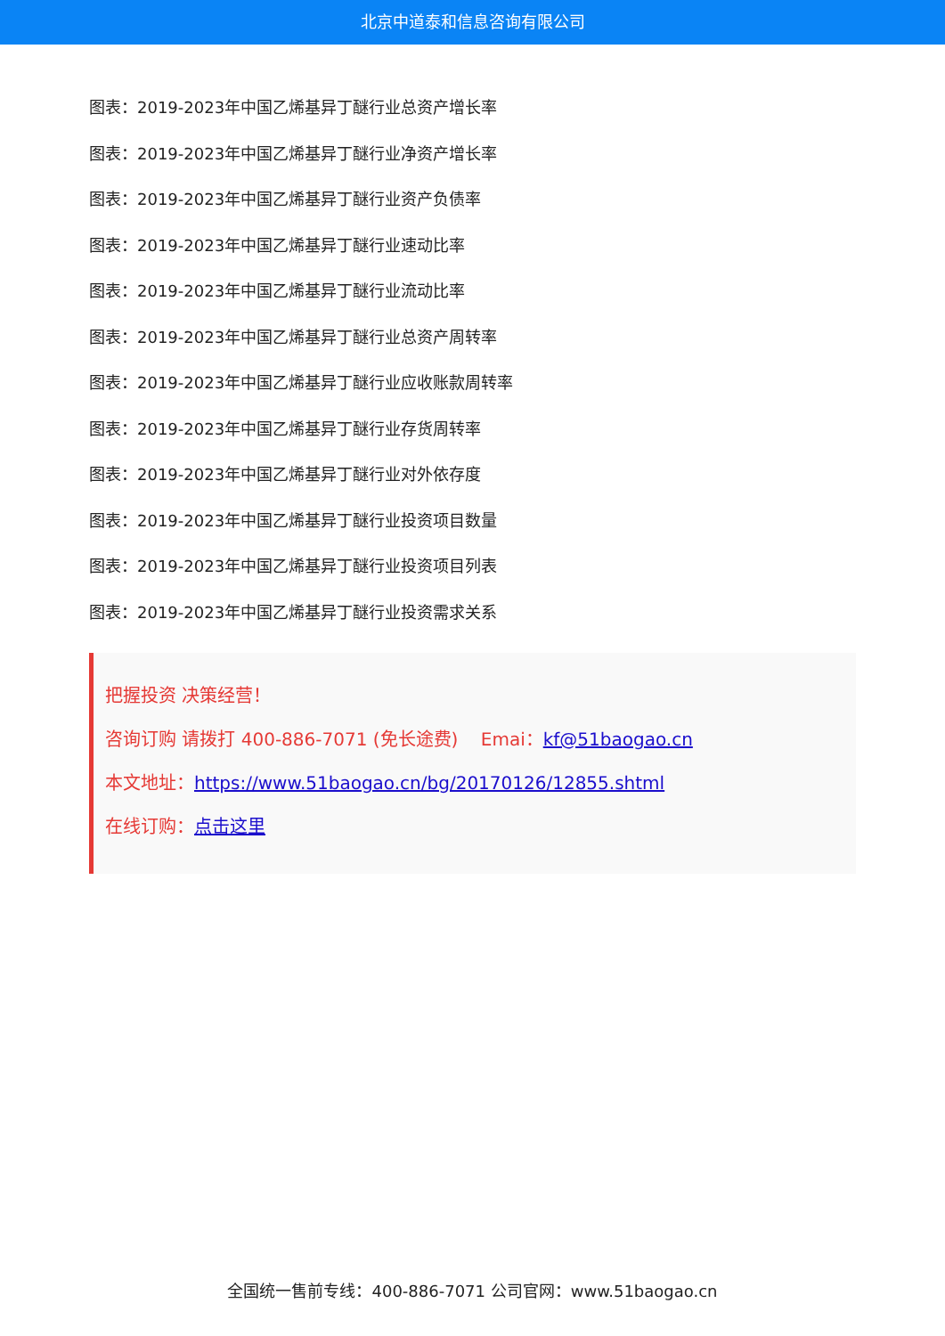北京中道泰和信息咨询有限公司
图表：2019-2023年中国乙烯基异丁醚行业总资产增长率
图表：2019-2023年中国乙烯基异丁醚行业净资产增长率
图表：2019-2023年中国乙烯基异丁醚行业资产负债率
图表：2019-2023年中国乙烯基异丁醚行业速动比率
图表：2019-2023年中国乙烯基异丁醚行业流动比率
图表：2019-2023年中国乙烯基异丁醚行业总资产周转率
图表：2019-2023年中国乙烯基异丁醚行业应收账款周转率
图表：2019-2023年中国乙烯基异丁醚行业存货周转率
图表：2019-2023年中国乙烯基异丁醚行业对外依存度
图表：2019-2023年中国乙烯基异丁醚行业投资项目数量
图表：2019-2023年中国乙烯基异丁醚行业投资项目列表
图表：2019-2023年中国乙烯基异丁醚行业投资需求关系
把握投资 决策经营！
咨询订购 请拨打 400-886-7071 (免长途费) Emai：kf@51baogao.cn
本文地址：https://www.51baogao.cn/bg/20170126/12855.shtml
在线订购：点击这里
全国统一售前专线：400-886-7071 公司官网：www.51baogao.cn